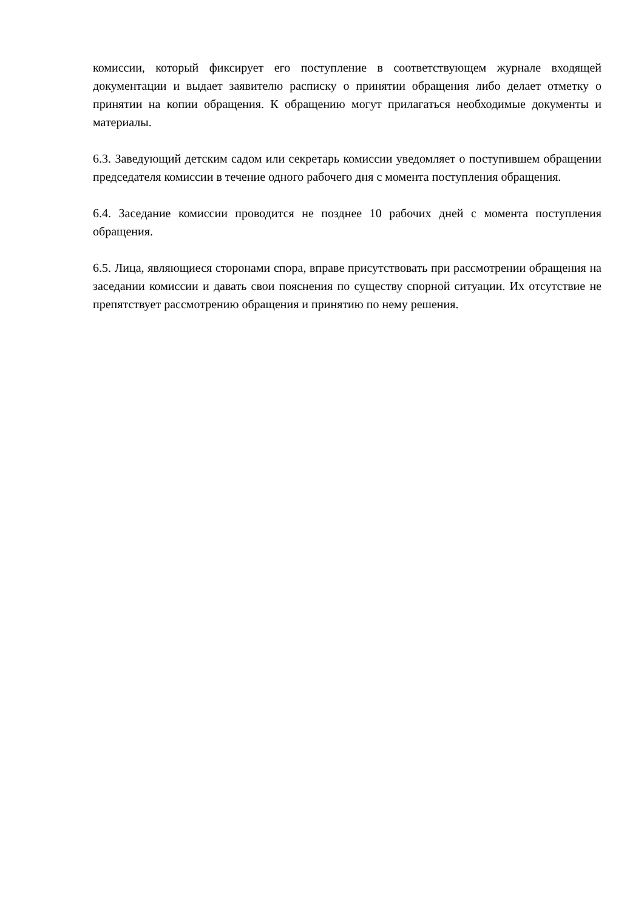комиссии, который фиксирует его поступление в соответствующем журнале входящей документации и выдает заявителю расписку о принятии обращения либо делает отметку о принятии на копии обращения. К обращению могут прилагаться необходимые документы и материалы.
6.3. Заведующий детским садом или секретарь комиссии уведомляет о поступившем обращении председателя комиссии в течение одного рабочего дня с момента поступления обращения.
6.4. Заседание комиссии проводится не позднее 10 рабочих дней с момента поступления обращения.
6.5. Лица, являющиеся сторонами спора, вправе присутствовать при рассмотрении обращения на заседании комиссии и давать свои пояснения по существу спорной ситуации. Их отсутствие не препятствует рассмотрению обращения и принятию по нему решения.